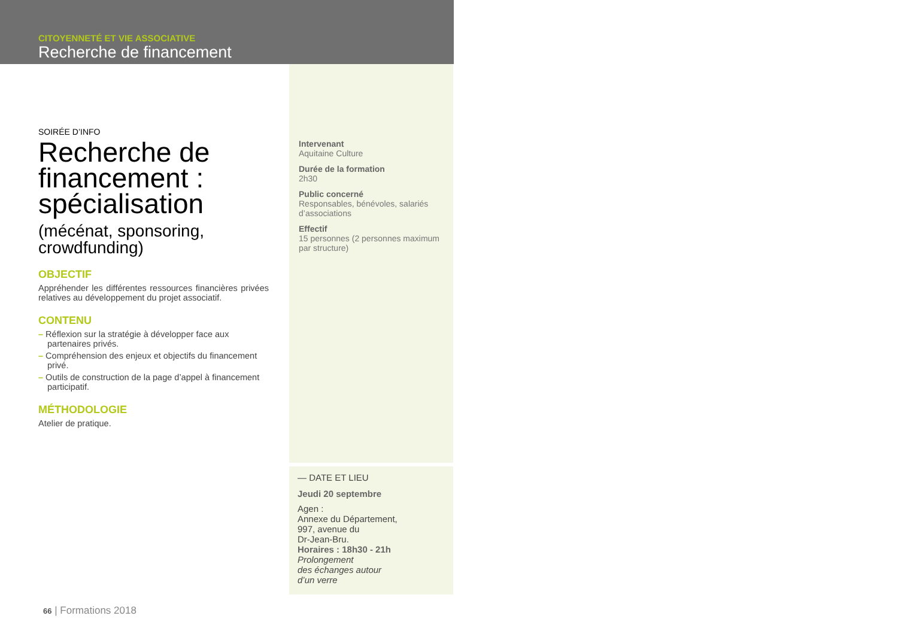CITOYENNETÉ ET VIE ASSOCIATIVE
Recherche de financement
SOIRÉE D’INFO
Recherche de financement : spécialisation
(mécénat, sponsoring, crowdfunding)
OBJECTIF
Appréhender les différentes ressources financières privées relatives au développement du projet associatif.
CONTENU
– Réflexion sur la stratégie à développer face aux partenaires privés.
– Compréhension des enjeux et objectifs du financement privé.
– Outils de construction de la page d’appel à financement participatif.
MÉTHODOLOGIE
Atelier de pratique.
Intervenant
Aquitaine Culture
Durée de la formation
2h30
Public concerné
Responsables, bénévoles, salariés d’associations
Effectif
15 personnes (2 personnes maximum par structure)
— DATE ET LIEU
Jeudi 20 septembre
Agen :
Annexe du Département,
997, avenue du
Dr-Jean-Bru.
Horaires : 18h30 - 21h
Prolongement
des échanges autour
d’un verre
66 | Formations 2018